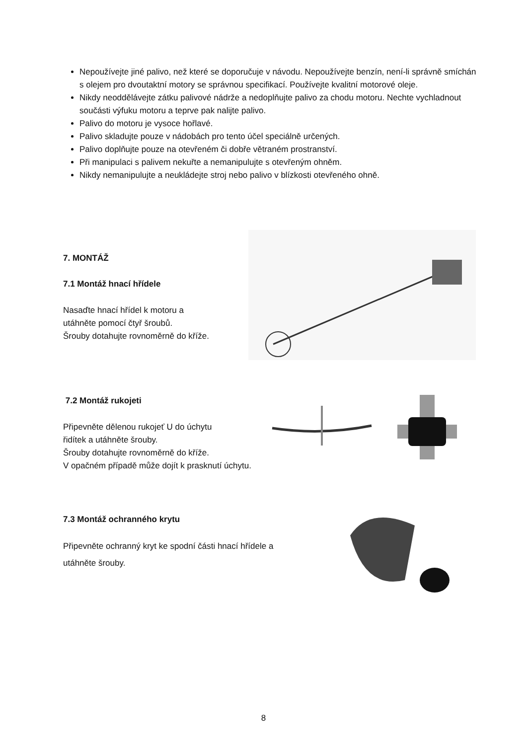Nepoužívejte jiné palivo, než které se doporučuje v návodu. Nepoužívejte benzín, není-li správně smíchán s olejem pro dvoutaktní motory se správnou specifikací. Používejte kvalitní motorové oleje.
Nikdy neoddělávejte zátku palivové nádrže a nedoplňujte palivo za chodu motoru. Nechte vychladnout součásti výfuku motoru a teprve pak nalijte palivo.
Palivo do motoru je vysoce hořlavé.
Palivo skladujte pouze v nádobách pro tento účel speciálně určených.
Palivo doplňujte pouze na otevřeném či dobře větraném prostranství.
Při manipulaci s palivem nekuřte a nemanipulujte s otevřeným ohněm.
Nikdy nemanipulujte a neukládejte stroj nebo palivo v blízkosti otevřeného ohně.
7. MONTÁŽ
7.1 Montáž hnací hřídele
Nasaďte hnací hřídel k motoru a
utáhněte pomocí čtyř šroubů.
Šrouby dotahujte rovnoměrně do kříže.
7.2 Montáž rukojeti
Připevněte dělenou rukojeť U do úchytu
řidítek a utáhněte šrouby.
Šrouby dotahujte rovnoměrně do kříže.
V opačném případě může dojít k prasknutí úchytu.
7.3 Montáž ochranného krytu
Připevněte ochranný kryt ke spodní části hnací hřídele a
utáhněte šrouby.
8